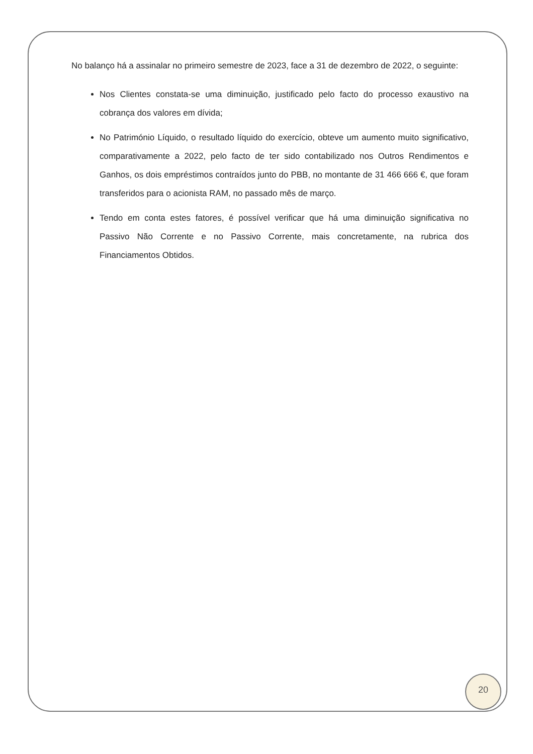No balanço há a assinalar no primeiro semestre de 2023, face a 31 de dezembro de 2022, o seguinte:
Nos Clientes constata-se uma diminuição, justificado pelo facto do processo exaustivo na cobrança dos valores em dívida;
No Património Líquido, o resultado líquido do exercício, obteve um aumento muito significativo, comparativamente a 2022, pelo facto de ter sido contabilizado nos Outros Rendimentos e Ganhos, os dois empréstimos contraídos junto do PBB, no montante de 31 466 666 €, que foram transferidos para o acionista RAM, no passado mês de março.
Tendo em conta estes fatores, é possível verificar que há uma diminuição significativa no Passivo Não Corrente e no Passivo Corrente, mais concretamente, na rubrica dos Financiamentos Obtidos.
20